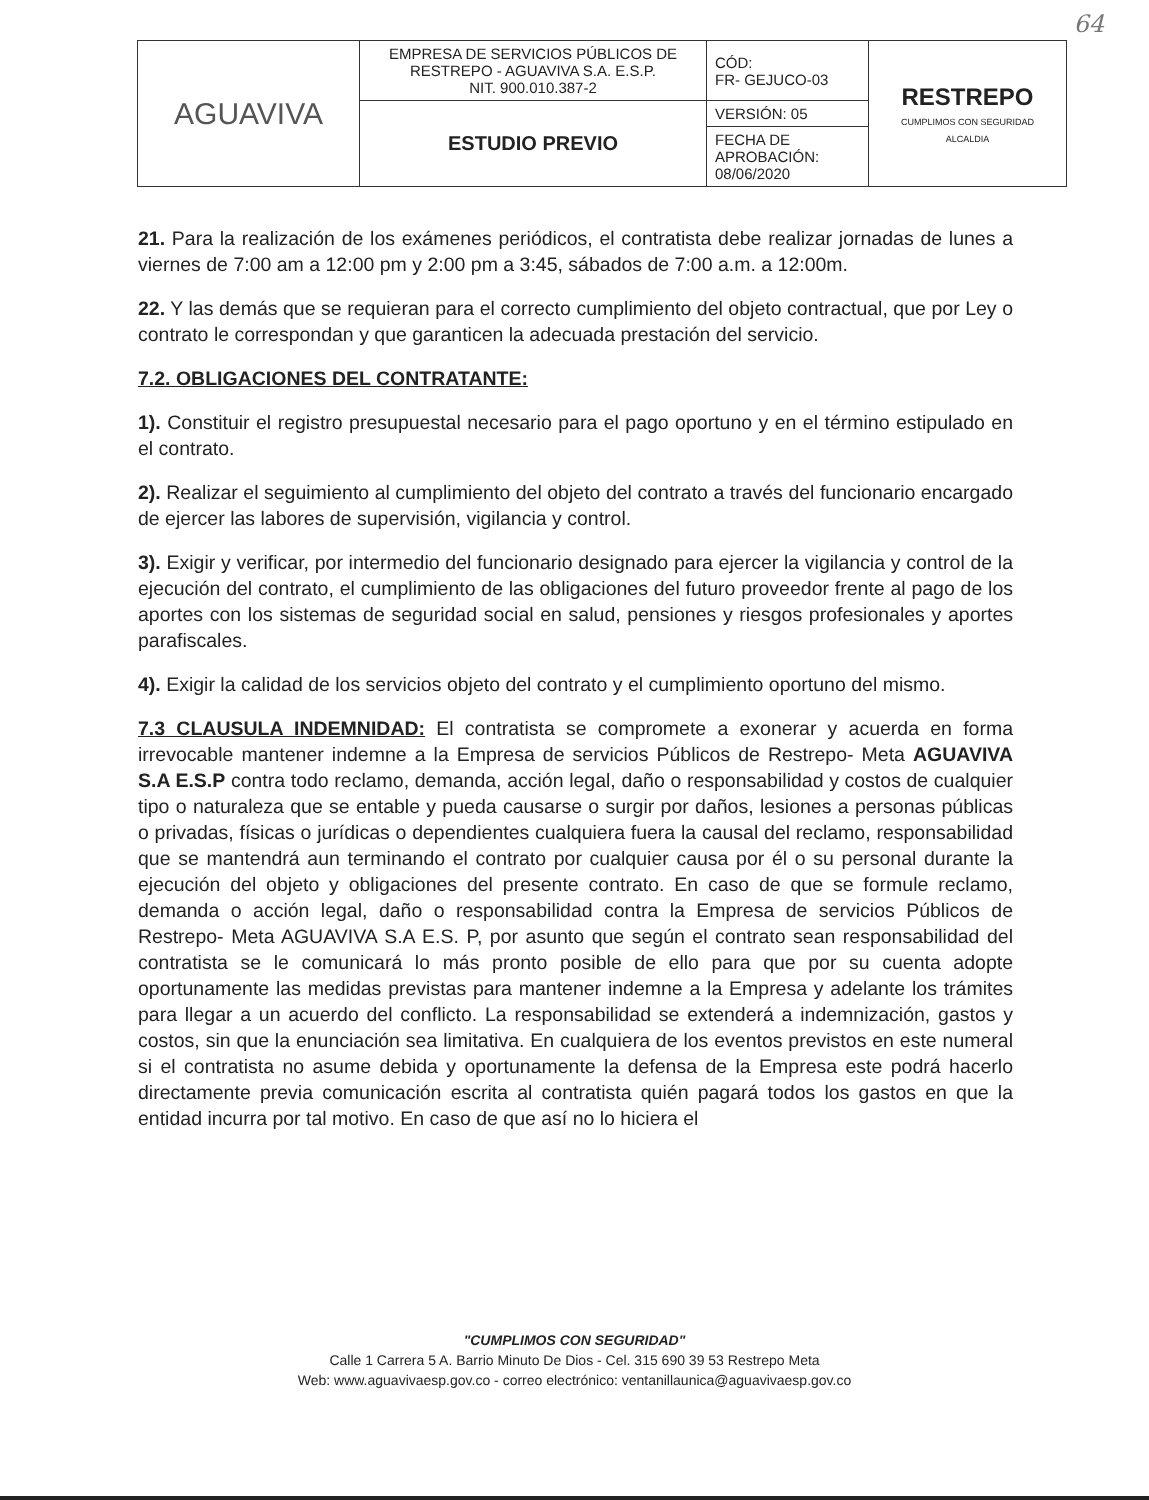64
| AGUAVIVA | EMPRESA DE SERVICIOS PÚBLICOS DE RESTREPO - AGUAVIVA S.A. E.S.P. NIT. 900.010.387-2 | CÓD: FR- GEJUCO-03 | RESTREPO CUMPLIMOS CON SEGURIDAD ALCALDIA |
| | ESTUDIO PREVIO | VERSIÓN: 05 | |
| | | FECHA DE APROBACIÓN: 08/06/2020 | |
21. Para la realización de los exámenes periódicos, el contratista debe realizar jornadas de lunes a viernes de 7:00 am a 12:00 pm y 2:00 pm a 3:45, sábados de 7:00 a.m. a 12:00m.
22. Y las demás que se requieran para el correcto cumplimiento del objeto contractual, que por Ley o contrato le correspondan y que garanticen la adecuada prestación del servicio.
7.2. OBLIGACIONES DEL CONTRATANTE:
1). Constituir el registro presupuestal necesario para el pago oportuno y en el término estipulado en el contrato.
2). Realizar el seguimiento al cumplimiento del objeto del contrato a través del funcionario encargado de ejercer las labores de supervisión, vigilancia y control.
3). Exigir y verificar, por intermedio del funcionario designado para ejercer la vigilancia y control de la ejecución del contrato, el cumplimiento de las obligaciones del futuro proveedor frente al pago de los aportes con los sistemas de seguridad social en salud, pensiones y riesgos profesionales y aportes parafiscales.
4). Exigir la calidad de los servicios objeto del contrato y el cumplimiento oportuno del mismo.
7.3 CLAUSULA INDEMNIDAD: El contratista se compromete a exonerar y acuerda en forma irrevocable mantener indemne a la Empresa de servicios Públicos de Restrepo- Meta AGUAVIVA S.A E.S.P contra todo reclamo, demanda, acción legal, daño o responsabilidad y costos de cualquier tipo o naturaleza que se entable y pueda causarse o surgir por daños, lesiones a personas públicas o privadas, físicas o jurídicas o dependientes cualquiera fuera la causal del reclamo, responsabilidad que se mantendrá aun terminando el contrato por cualquier causa por él o su personal durante la ejecución del objeto y obligaciones del presente contrato. En caso de que se formule reclamo, demanda o acción legal, daño o responsabilidad contra la Empresa de servicios Públicos de Restrepo- Meta AGUAVIVA S.A E.S. P, por asunto que según el contrato sean responsabilidad del contratista se le comunicará lo más pronto posible de ello para que por su cuenta adopte oportunamente las medidas previstas para mantener indemne a la Empresa y adelante los trámites para llegar a un acuerdo del conflicto. La responsabilidad se extenderá a indemnización, gastos y costos, sin que la enunciación sea limitativa. En cualquiera de los eventos previstos en este numeral si el contratista no asume debida y oportunamente la defensa de la Empresa este podrá hacerlo directamente previa comunicación escrita al contratista quién pagará todos los gastos en que la entidad incurra por tal motivo. En caso de que así no lo hiciera el
"CUMPLIMOS CON SEGURIDAD"
Calle 1 Carrera 5 A. Barrio Minuto De Dios - Cel. 315 690 39 53 Restrepo Meta
Web: www.aguavivaesp.gov.co - correo electrónico: ventanillaunica@aguavivaesp.gov.co